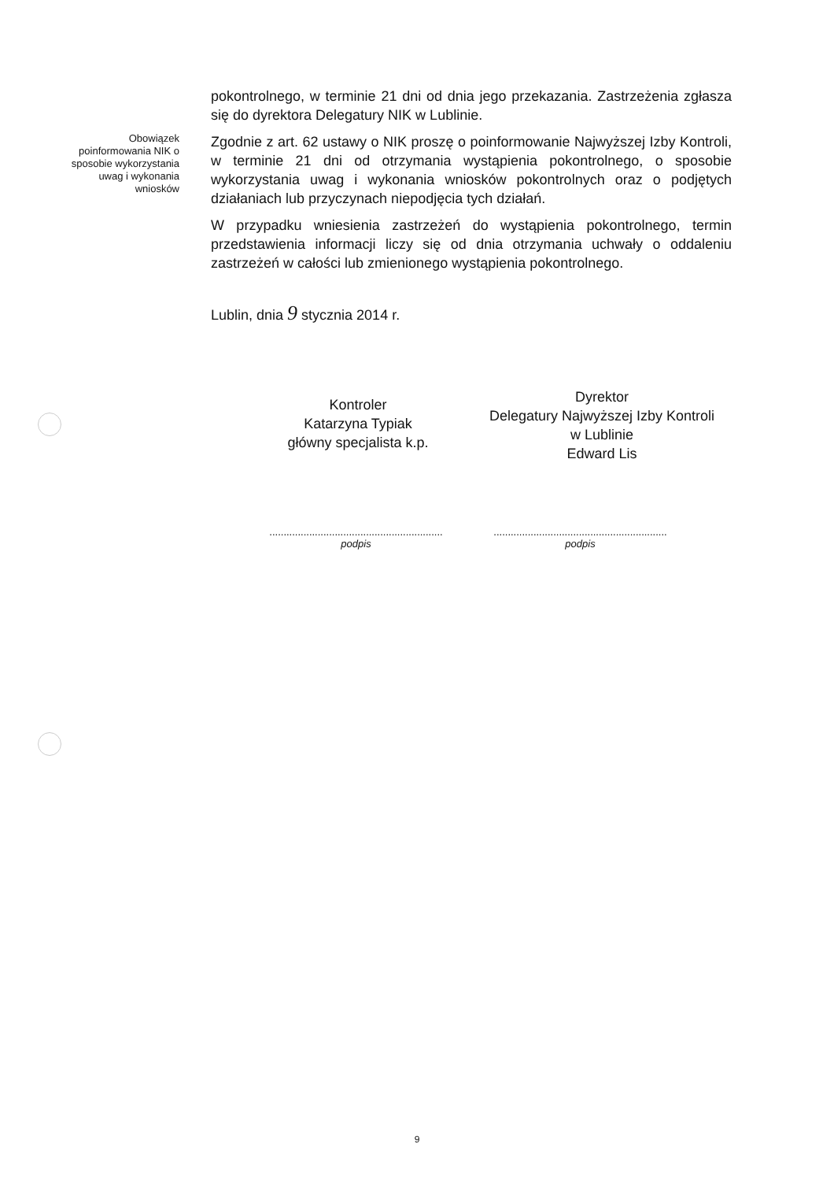pokontrolnego, w terminie 21 dni od dnia jego przekazania. Zastrzeżenia zgłasza się do dyrektora Delegatury NIK w Lublinie.
Obowiązek poinformowania NIK o sposobie wykorzystania uwag i wykonania wniosków
Zgodnie z art. 62 ustawy o NIK proszę o poinformowanie Najwyższej Izby Kontroli, w terminie 21 dni od otrzymania wystąpienia pokontrolnego, o sposobie wykorzystania uwag i wykonania wniosków pokontrolnych oraz o podjętych działaniach lub przyczynach niepodjęcia tych działań.
W przypadku wniesienia zastrzeżeń do wystąpienia pokontrolnego, termin przedstawienia informacji liczy się od dnia otrzymania uchwały o oddaleniu zastrzeżeń w całości lub zmienionego wystąpienia pokontrolnego.
Lublin, dnia 9 stycznia 2014 r.
Kontroler
Katarzyna Typiak
główny specjalista k.p.
Dyrektor
Delegatury Najwyższej Izby Kontroli
w Lublinie
Edward Lis
.............................................................
podpis
.............................................................
podpis
9